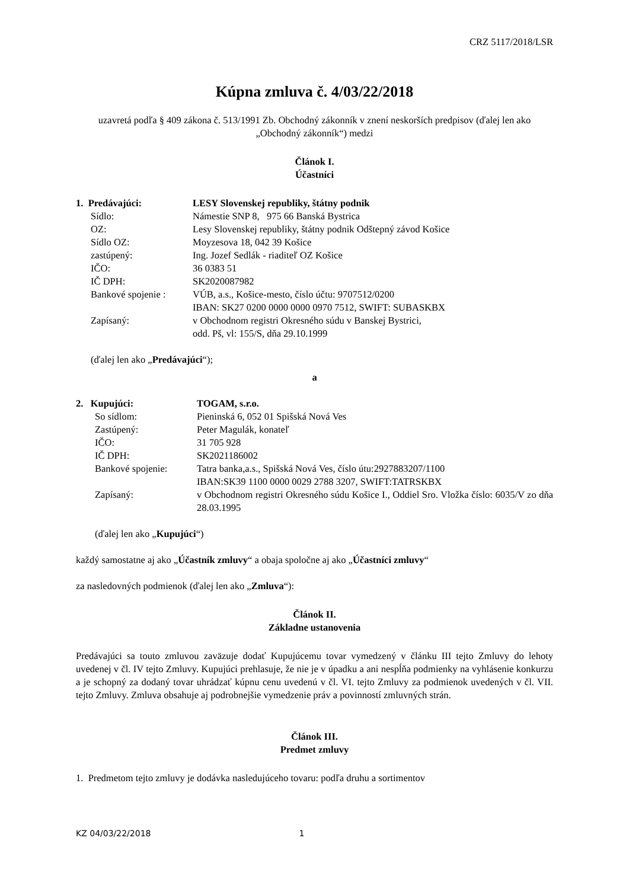CRZ 5117/2018/LSR
Kúpna zmluva č. 4/03/22/2018
uzavretá podľa § 409 zákona č. 513/1991 Zb. Obchodný zákonník v znení neskorších predpisov (ďalej len ako „Obchodný zákonník“) medzi
Článok I.
Účastníci
| 1. Predávajúci: | LESY Slovenskej republiky, štátny podnik |
| Sídlo: | Námestie SNP 8, 975 66 Banská Bystrica |
| OZ: | Lesy Slovenskej republiky, štátny podnik Odštepný závod Košice |
| Sídlo OZ: | Moyzesova 18, 042 39 Košice |
| zastúpený: | Ing. Jozef Sedlák - riaditeľ OZ Košice |
| IČO: | 36 0383 51 |
| IČ DPH: | SK2020087982 |
| Bankové spojenie : | VÚB, a.s., Košice-mesto, číslo účtu: 9707512/0200 IBAN: SK27 0200 0000 0000 0970 7512, SWIFT: SUBASKBX |
| Zapísaný: | v Obchodnom registri Okresného súdu v Banskej Bystrici, odd. Pš, vl: 155/S, dňa 29.10.1999 |
(ďalej len ako „Predávajúci“);
a
| 2. Kupujúci: | TOGAM, s.r.o. |
| So sídlom: | Pieninská 6, 052 01 Spišská Nová Ves |
| Zastúpený: | Peter Magulák, konateľ |
| IČO: | 31 705 928 |
| IČ DPH: | SK2021186002 |
| Bankové spojenie: | Tatra banka,a.s., Spišská Nová Ves, číslo útu:2927883207/1100 IBAN:SK39 1100 0000 0029 2788 3207, SWIFT:TATRSKBX |
| Zapísaný: | v Obchodnom registri Okresného súdu Košice I., Oddiel Sro. Vložka číslo: 6035/V zo dňa 28.03.1995 |
(ďalej len ako „Kupujúci“)
každý samostatne aj ako „Účastník zmluvy“ a obaja spoločne aj ako „Účastníci zmluvy“
za nasledovných podmienok (ďalej len ako „Zmluva“):
Článok II.
Základne ustanovenia
Predávajúci sa touto zmluvou zaväzuje dodať Kupujúcemu tovar vymedzený v článku III tejto Zmluvy do lehoty uvedenej v čl. IV tejto Zmluvy. Kupujúci prehlasuje, že nie je v úpadku a ani nespĺňa podmienky na vyhlásenie konkurzu a je schopný za dodaný tovar uhrádzať kúpnu cenu uvedenú v čl. VI. tejto Zmluvy za podmienok uvedených v čl. VII. tejto Zmluvy. Zmluva obsahuje aj podrobnejšie vymedzenie práv a povinností zmluvných strán.
Článok III.
Predmet zmluvy
1. Predmetom tejto zmluvy je dodávka nasledujúceho tovaru: podľa druhu a sortimentov
KZ 04/03/22/2018 1